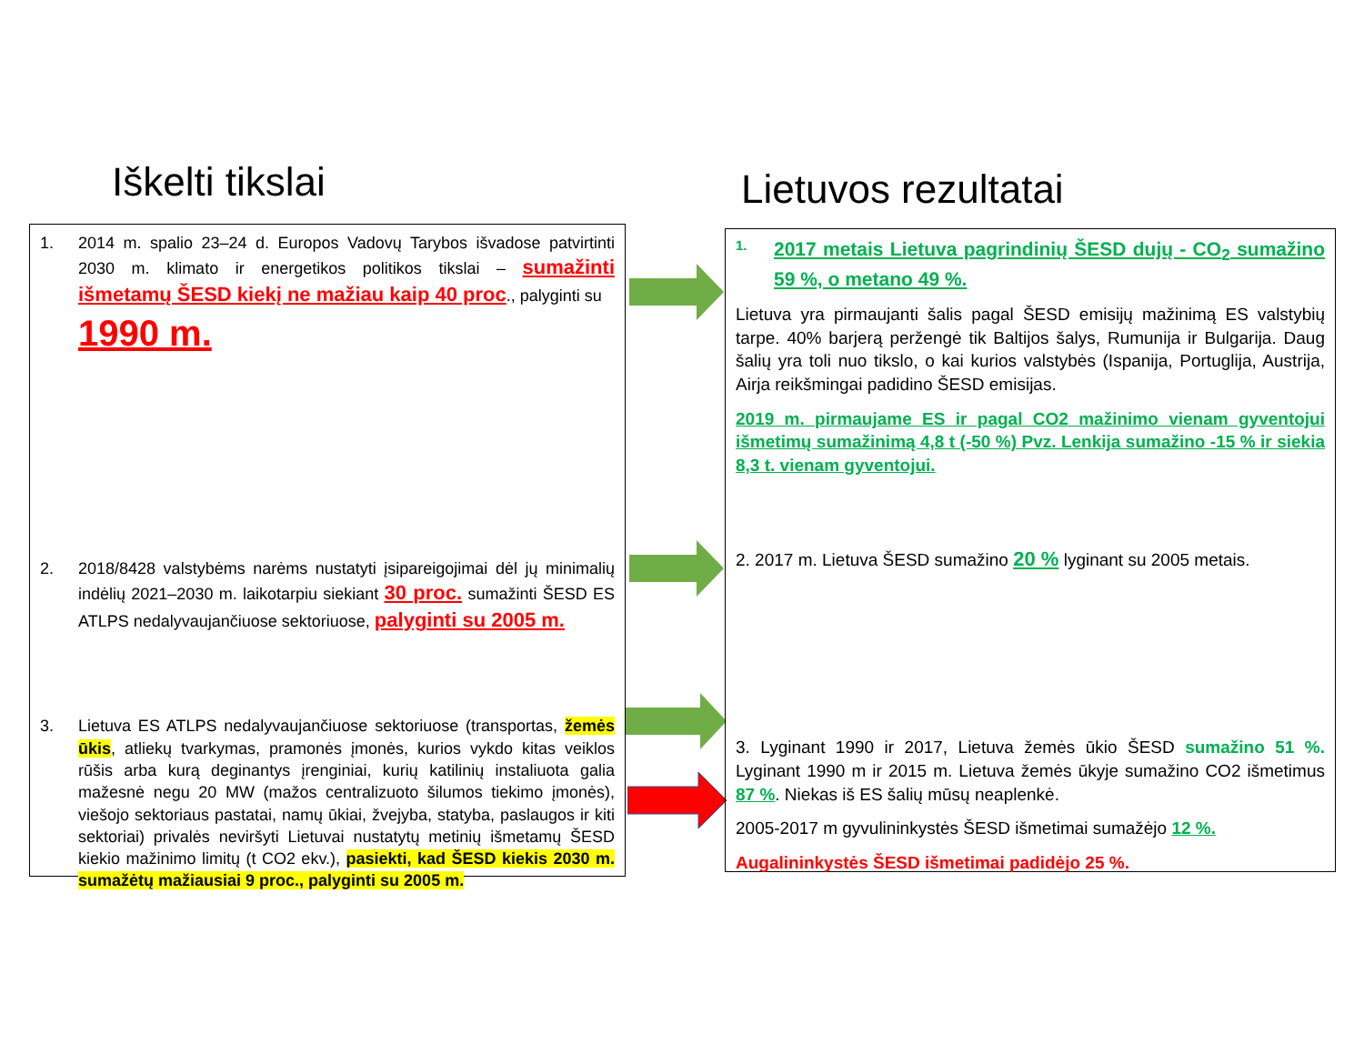Iškelti tikslai Lietuvos rezultatai
1. 2014 m. spalio 23–24 d. Europos Vadovų Tarybos išvadose patvirtinti 2030 m. klimato ir energetikos politikos tikslai – sumažinti išmetamų ŠESD kiekį ne mažiau kaip 40 proc., palyginti su
1990 m.
2. 2018/8428 valstybėms narėms nustatyti įsipareigojimai dėl jų minimalių indėlių 2021–2030 m. laikotarpiu siekiant 30 proc. sumažinti ŠESD ES ATLPS nedalyvaujančiuose sektoriuose, palyginti su 2005 m.
3. Lietuva ES ATLPS nedalyvaujančiuose sektoriuose (transportas, žemės ūkis, atliekų tvarkymas, pramonės įmonės, kurios vykdo kitas veiklos rūšis arba kurą deginantys įrenginiai, kurių katilinių instaliuota galia mažesnė negu 20 MW (mažos centralizuoto šilumos tiekimo įmonės), viešojo sektoriaus pastatai, namų ūkiai, žvejyba, statyba, paslaugos ir kiti sektoriai) privalės neviršyti Lietuvai nustatytų metinių išmetamų ŠESD kiekio mažinimo limitų (t CO2 ekv.), pasiekti, kad ŠESD kiekis 2030 m. sumažėtų mažiausiai 9 proc., palyginti su 2005 m.
1. 2017 metais Lietuva pagrindinių ŠESD dujų - CO<sub>2</sub> sumažino 59 %, o metano 49 %.
Lietuva yra pirmaujanti šalis pagal ŠESD emisijų mažinimą ES valstybių tarpe. 40% barjerą peržengė tik Baltijos šalys, Rumunija ir Bulgarija. Daug šalių yra toli nuo tikslo, o kai kurios valstybės (Ispanija, Portuglija, Austrija, Airja reikšmingai padidino ŠESD emisijas.
2019 m. pirmaujame ES ir pagal CO2 mažinimo vienam gyventojui išmetimų sumažinimą 4,8 t (-50 %) Pvz. Lenkija sumažino -15 % ir siekia 8,3 t. vienam gyventojui.
2. 2017 m. Lietuva ŠESD sumažino 20 % lyginant su 2005 metais.
3. Lyginant 1990 ir 2017, Lietuva žemės ūkio ŠESD sumažino 51 %. Lyginant 1990 m ir 2015 m. Lietuva žemės ūkyje sumažino CO2 išmetimus 87 %. Niekas iš ES šalių mūsų neaplenkė.
2005-2017 m gyvulininkystės ŠESD išmetimai sumažėjo 12 %.
Augalininkystės ŠESD išmetimai padidėjo 25 %.